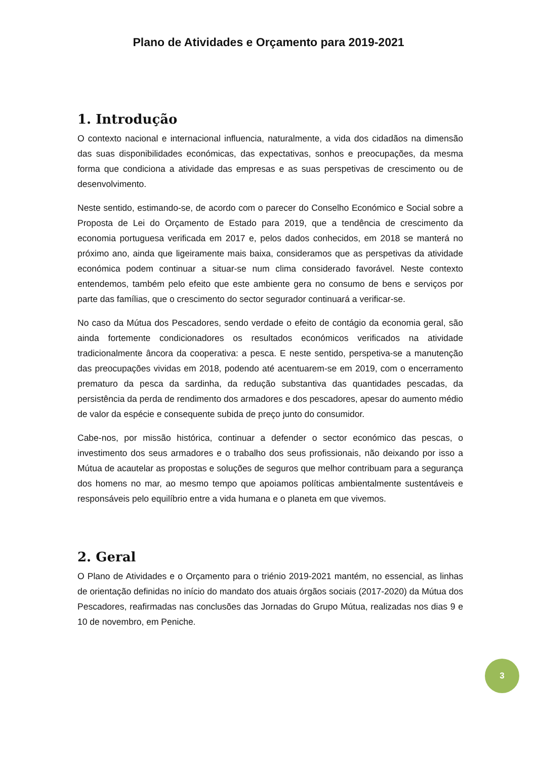Plano de Atividades e Orçamento para 2019-2021
1. Introdução
O contexto nacional e internacional influencia, naturalmente, a vida dos cidadãos na dimensão das suas disponibilidades económicas, das expectativas, sonhos e preocupações, da mesma forma que condiciona a atividade das empresas e as suas perspetivas de crescimento ou de desenvolvimento.
Neste sentido, estimando-se, de acordo com o parecer do Conselho Económico e Social sobre a Proposta de Lei do Orçamento de Estado para 2019, que a tendência de crescimento da economia portuguesa verificada em 2017 e, pelos dados conhecidos, em 2018 se manterá no próximo ano, ainda que ligeiramente mais baixa, consideramos que as perspetivas da atividade económica podem continuar a situar-se num clima considerado favorável. Neste contexto entendemos, também pelo efeito que este ambiente gera no consumo de bens e serviços por parte das famílias, que o crescimento do sector segurador continuará a verificar-se.
No caso da Mútua dos Pescadores, sendo verdade o efeito de contágio da economia geral, são ainda fortemente condicionadores os resultados económicos verificados na atividade tradicionalmente âncora da cooperativa: a pesca. E neste sentido, perspetiva-se a manutenção das preocupações vividas em 2018, podendo até acentuarem-se em 2019, com o encerramento prematuro da pesca da sardinha, da redução substantiva das quantidades pescadas, da persistência da perda de rendimento dos armadores e dos pescadores, apesar do aumento médio de valor da espécie e consequente subida de preço junto do consumidor.
Cabe-nos, por missão histórica, continuar a defender o sector económico das pescas, o investimento dos seus armadores e o trabalho dos seus profissionais, não deixando por isso a Mútua de acautelar as propostas e soluções de seguros que melhor contribuam para a segurança dos homens no mar, ao mesmo tempo que apoiamos políticas ambientalmente sustentáveis e responsáveis pelo equilíbrio entre a vida humana e o planeta em que vivemos.
2. Geral
O Plano de Atividades e o Orçamento para o triénio 2019-2021 mantém, no essencial, as linhas de orientação definidas no início do mandato dos atuais órgãos sociais (2017-2020) da Mútua dos Pescadores, reafirmadas nas conclusões das Jornadas do Grupo Mútua, realizadas nos dias 9 e 10 de novembro, em Peniche.
3